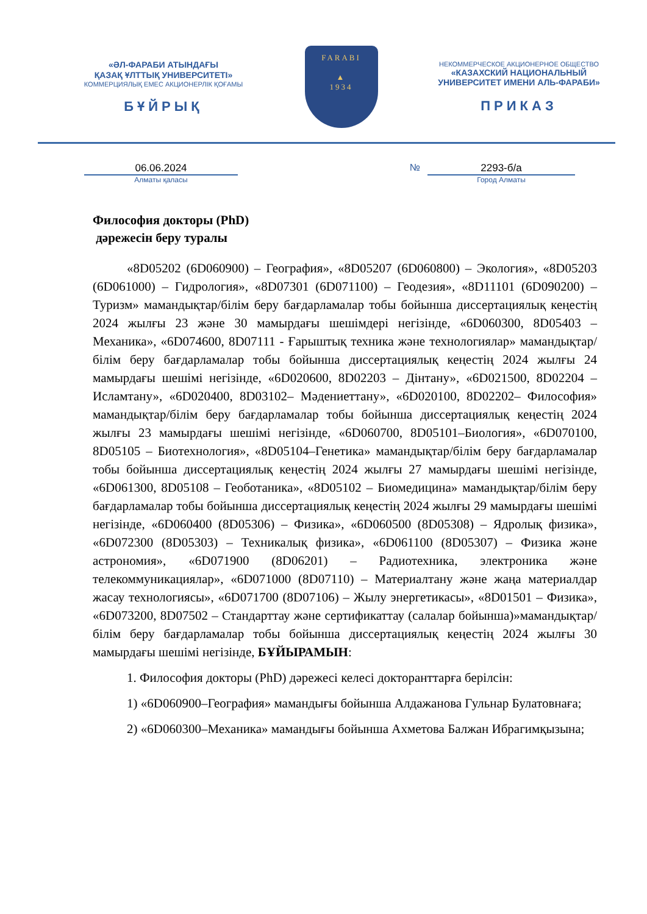«ӘЛ-ФАРАБИ АТЫНДАҒЫ
ҚАЗАҚ ҰЛТТЫҚ УНИВЕРСИТЕТІ»
КОММЕРЦИЯЛЫҚ ЕМЕС АКЦИОНЕРЛІК ҚОҒАМЫ
БҰЙРЫҚ
FARABI
▲
1934
НЕКОММЕРЧЕСКОЕ АКЦИОНЕРНОЕ ОБЩЕСТВО
«КАЗАХСКИЙ НАЦИОНАЛЬНЫЙ
УНИВЕРСИТЕТ ИМЕНИ АЛЬ-ФАРАБИ»
ПРИКАЗ
06.06.2024
Алматы қаласы
№ 2293-б/а
Город Алматы
Философия докторы (PhD)
дәрежесін беру туралы
«8D05202 (6D060900) – География», «8D05207 (6D060800) – Экология», «8D05203 (6D061000) – Гидрология», «8D07301 (6D071100) – Геодезия», «8D11101 (6D090200) – Туризм» мамандықтар/білім беру бағдарламалар тобы бойынша диссертациялық кеңестің 2024 жылғы 23 және 30 мамырдағы шешімдері негізінде, «6D060300, 8D05403 – Механика», «6D074600, 8D07111 - Ғарыштық техника және технологиялар» мамандықтар/білім беру бағдарламалар тобы бойынша диссертациялық кеңестің 2024 жылғы 24 мамырдағы шешімі негізінде, «6D020600, 8D02203 – Дінтану», «6D021500, 8D02204 – Исламтану», «6D020400, 8D03102– Мәдениеттану», «6D020100, 8D02202– Философия» мамандықтар/білім беру бағдарламалар тобы бойынша диссертациялық кеңестің 2024 жылғы 23 мамырдағы шешімі негізінде, «6D060700, 8D05101–Биология», «6D070100, 8D05105 – Биотехнология», «8D05104–Генетика» мамандықтар/білім беру бағдарламалар тобы бойынша диссертациялық кеңестің 2024 жылғы 27 мамырдағы шешімі негізінде, «6D061300, 8D05108 – Геоботаника», «8D05102 – Биомедицина» мамандықтар/білім беру бағдарламалар тобы бойынша диссертациялық кеңестің 2024 жылғы 29 мамырдағы шешімі негізінде, «6D060400 (8D05306) – Физика», «6D060500 (8D05308) – Ядролық физика», «6D072300 (8D05303) – Техникалық физика», «6D061100 (8D05307) – Физика және астрономия», «6D071900 (8D06201) – Радиотехника, электроника және телекоммуникациялар», «6D071000 (8D07110) – Материалтану және жаңа материалдар жасау технологиясы», «6D071700 (8D07106) – Жылу энергетикасы», «8D01501 – Физика», «6D073200, 8D07502 – Стандарттау және сертификаттау (салалар бойынша)»мамандықтар/білім беру бағдарламалар тобы бойынша диссертациялық кеңестің 2024 жылғы 30 мамырдағы шешімі негізінде, БҰЙЫРАМЫН:
1. Философия докторы (PhD) дәрежесі келесі докторанттарға берілсін:
1) «6D060900–География» мамандығы бойынша Алдажанова Гульнар Булатовнаға;
2) «6D060300–Механика» мамандығы бойынша Ахметова Балжан Ибрагимқызына;